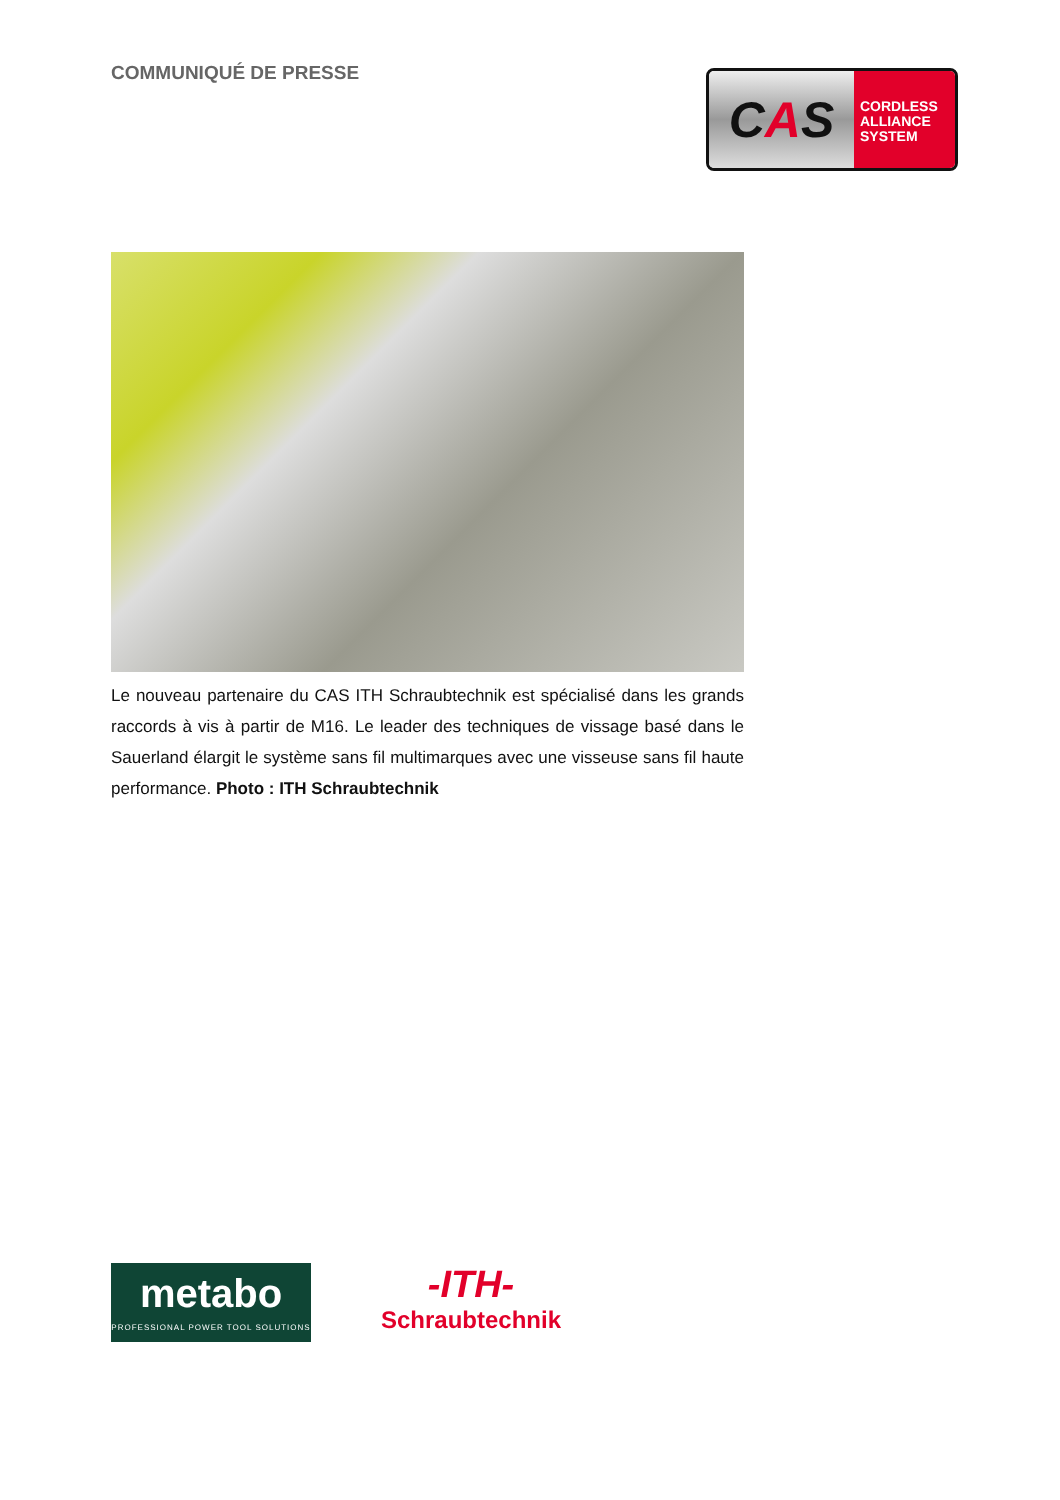COMMUNIQUÉ DE PRESSE
C A S
CORDLESS
ALLIANCE
SYSTEM
Le nouveau partenaire du CAS ITH Schraubtechnik est spécialisé dans les grands raccords à vis à partir de M16. Le leader des techniques de vissage basé dans le Sauerland élargit le système sans fil multimarques avec une visseuse sans fil haute performance. Photo : ITH Schraubtechnik
metabo
PROFESSIONAL POWER TOOL SOLUTIONS
-ITH-
Schraubtechnik